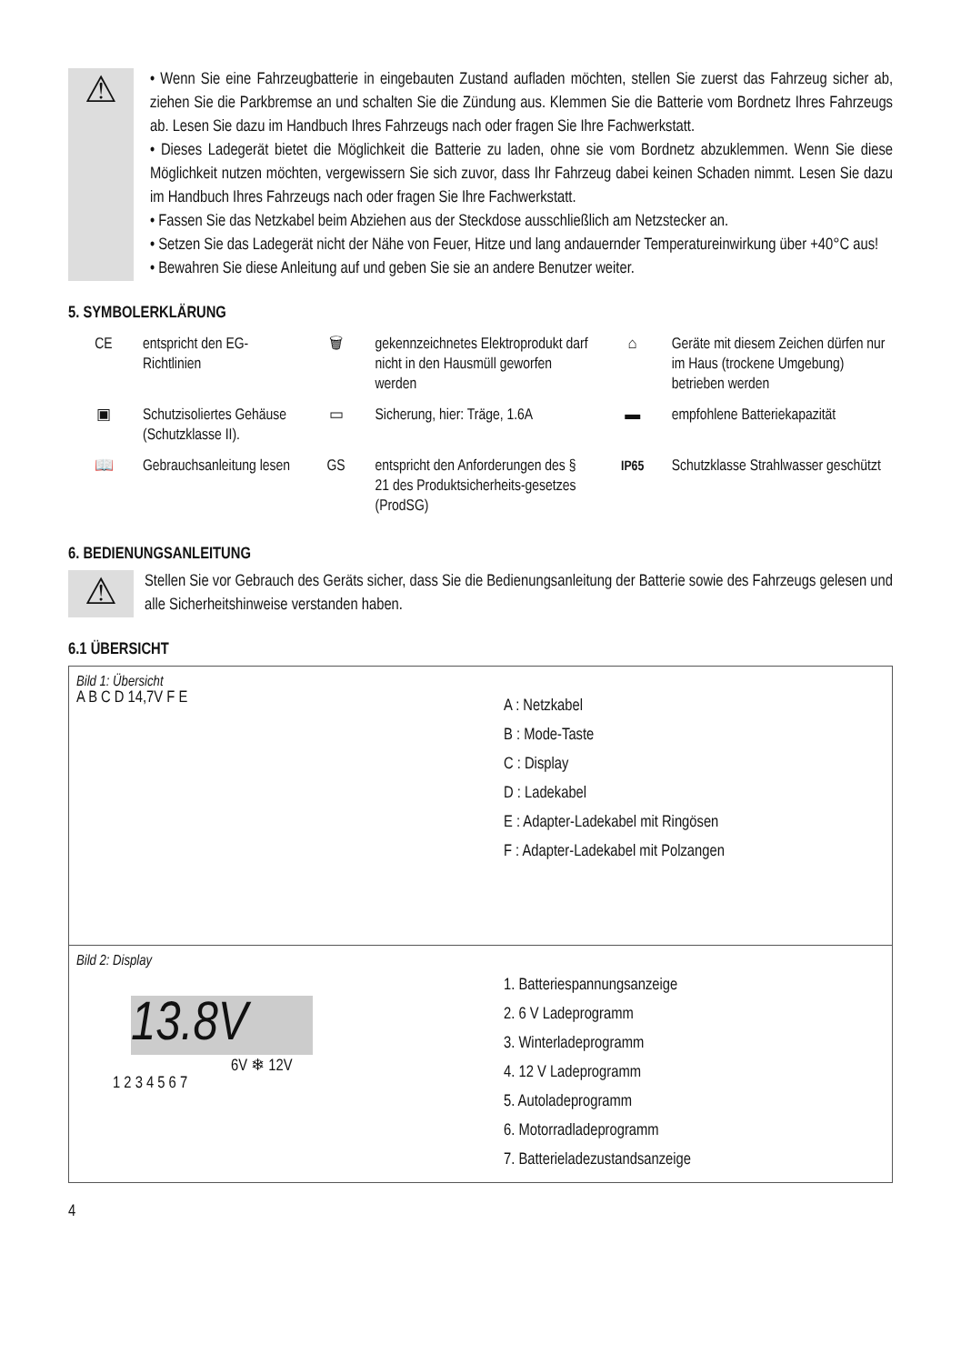⚠
• Wenn Sie eine Fahrzeugbatterie in eingebauten Zustand aufladen möchten, stellen Sie zuerst das Fahrzeug sicher ab, ziehen Sie die Parkbremse an und schalten Sie die Zündung aus. Klemmen Sie die Batterie vom Bordnetz Ihres Fahrzeugs ab. Lesen Sie dazu im Handbuch Ihres Fahrzeugs nach oder fragen Sie Ihre Fachwerkstatt.
• Dieses Ladegerät bietet die Möglichkeit die Batterie zu laden, ohne sie vom Bordnetz abzuklemmen. Wenn Sie diese Möglichkeit nutzen möchten, vergewissern Sie sich zuvor, dass Ihr Fahrzeug dabei keinen Schaden nimmt. Lesen Sie dazu im Handbuch Ihres Fahrzeugs nach oder fragen Sie Ihre Fachwerkstatt.
• Fassen Sie das Netzkabel beim Abziehen aus der Steckdose ausschließlich am Netzstecker an.
• Setzen Sie das Ladegerät nicht der Nähe von Feuer, Hitze und lang andauernder Temperatureinwirkung über +40°C aus!
• Bewahren Sie diese Anleitung auf und geben Sie sie an andere Benutzer weiter.
5. SYMBOLERKLÄRUNG
| CE | entspricht den EG-Richtlinien | 🗑 | gekennzeichnetes Elektroprodukt darf nicht in den Hausmüll geworfen werden | ⌂ | Geräte mit diesem Zeichen dürfen nur im Haus (trockene Umgebung) betrieben werden |
| ▣ | Schutzisoliertes Gehäuse (Schutzklasse II). | ▭ | Sicherung, hier: Träge, 1.6A | ▬ | empfohlene Batteriekapazität |
| 📖 | Gebrauchsanleitung lesen | GS | entspricht den Anforderungen des § 21 des Produktsicherheits-gesetzes (ProdSG) | IP65 | Schutzklasse Strahlwasser geschützt |
6. BEDIENUNGSANLEITUNG
⚠
Stellen Sie vor Gebrauch des Geräts sicher, dass Sie die Bedienungsanleitung der Batterie sowie des Fahrzeugs gelesen und alle Sicherheitshinweise verstanden haben.
6.1 ÜBERSICHT
Bild 1: Übersicht
A B C D 14,7V F E
A : Netzkabel
B : Mode-Taste
C : Display
D : Ladekabel
E : Adapter-Ladekabel mit Ringösen
F : Adapter-Ladekabel mit Polzangen
Bild 2: Display
13.8V
6V ❄ 12V
1 2 3 4 5 6 7
1. Batteriespannungsanzeige
2. 6 V Ladeprogramm
3. Winterladeprogramm
4. 12 V Ladeprogramm
5. Autoladeprogramm
6. Motorradladeprogramm
7. Batterieladezustandsanzeige
4